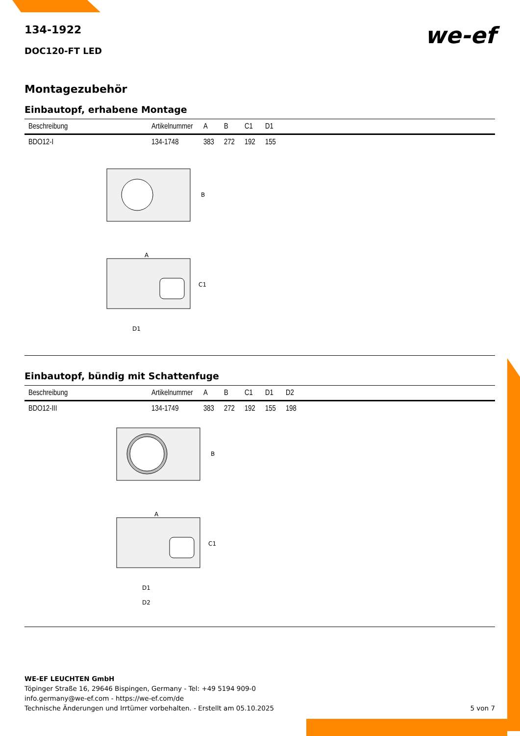we-ef
134-1922
DOC120-FT LED
Montagezubehör
Einbautopf, erhabene Montage
| Beschreibung | Artikelnummer | A | B | C1 | D1 |
| --- | --- | --- | --- | --- | --- |
| BDO12-I | 134-1748 | 383 | 272 | 192 | 155 |
B
A
C1
D1
Einbautopf, bündig mit Schattenfuge
| Beschreibung | Artikelnummer | A | B | C1 | D1 | D2 |
| --- | --- | --- | --- | --- | --- | --- |
| BDO12-III | 134-1749 | 383 | 272 | 192 | 155 | 198 |
B
A
C1
D1
D2
WE-EF LEUCHTEN GmbH
Töpinger Straße 16, 29646 Bispingen, Germany - Tel: +49 5194 909-0
info.germany@we-ef.com - https://we-ef.com/de
Technische Änderungen und Irrtümer vorbehalten. - Erstellt am 05.10.2025 5 von 7